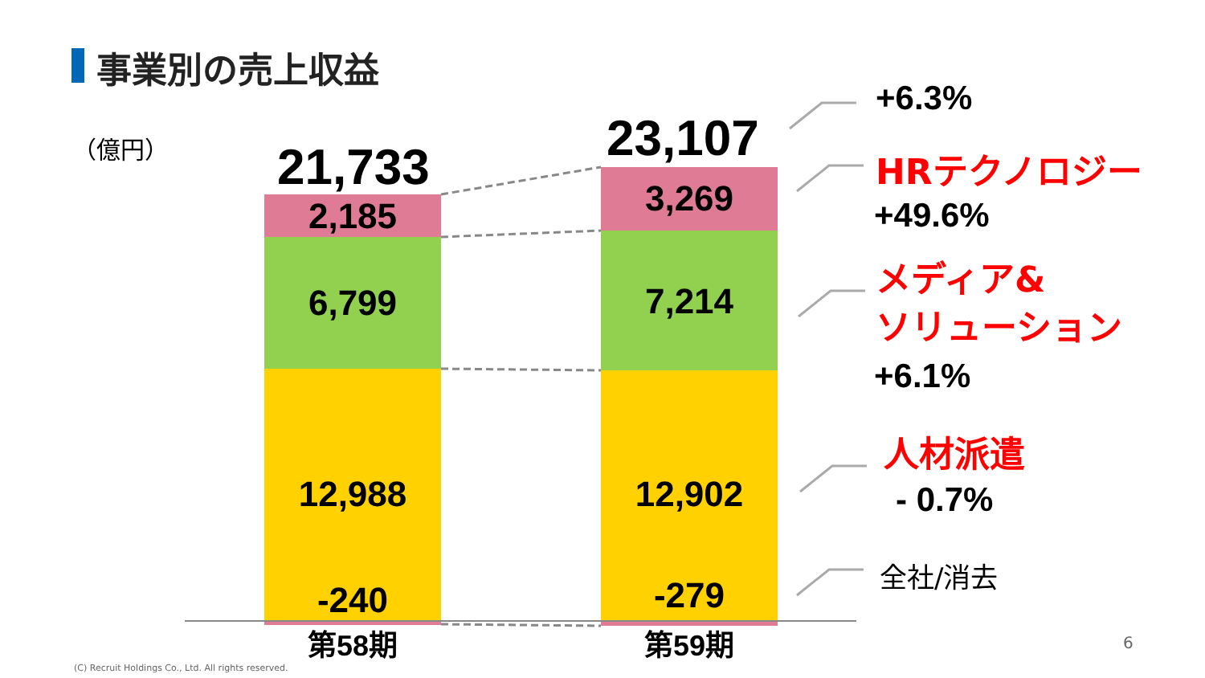事業別の売上収益
（億円） 21,733 23,107
2,185 3,269
6,799 7,214
12,988 12,902
-240 -279
第58期 第59期
+6.3%
HRテクノロジー
+49.6%
メディア&
ソリューション
+6.1%
人材派遣
- 0.7%
全社/消去
6
(C) Recruit Holdings Co., Ltd. All rights reserved.